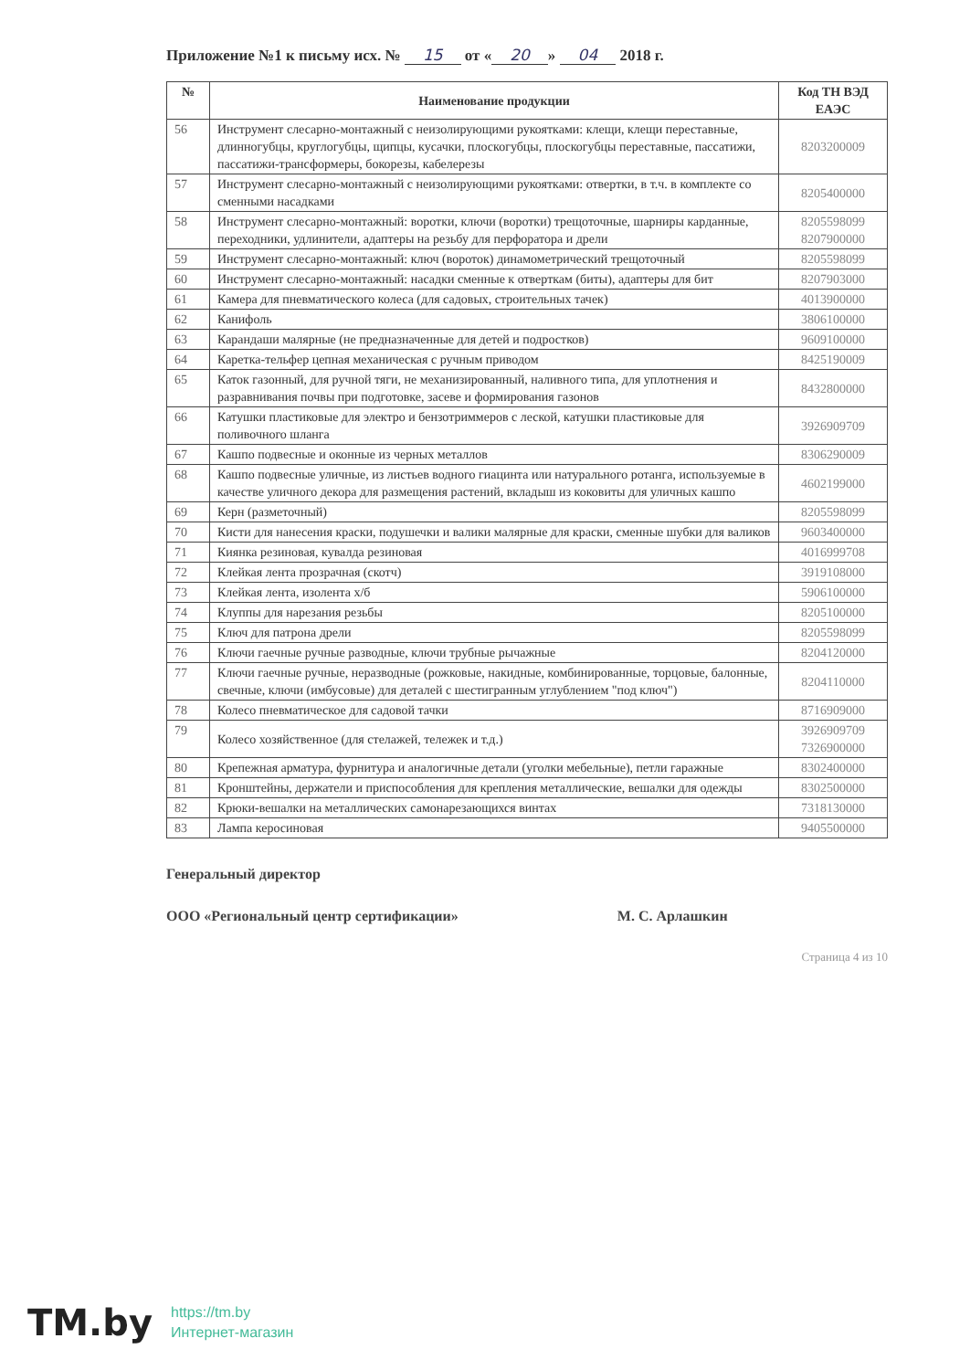Приложение №1 к письму исх. № 15 от « 20 » 04 2018 г.
| № | Наименование продукции | Код ТН ВЭД ЕАЭС |
| --- | --- | --- |
| 56 | Инструмент слесарно-монтажный с неизолирующими рукоятками: клещи, клещи переставные, длинногубцы, круглогубцы, щипцы, кусачки, плоскогубцы, плоскогубцы переставные, пассатижи, пассатижи-трансформеры, бокорезы, кабелерезы | 8203200009 |
| 57 | Инструмент слесарно-монтажный с неизолирующими рукоятками: отвертки, в т.ч. в комплекте со сменными насадками | 8205400000 |
| 58 | Инструмент слесарно-монтажный: воротки, ключи (воротки) трещоточные, шарниры карданные, переходники, удлинители, адаптеры на резьбу для перфоратора и дрели | 8205598099 8207900000 |
| 59 | Инструмент слесарно-монтажный: ключ (вороток) динамометрический трещоточный | 8205598099 |
| 60 | Инструмент слесарно-монтажный: насадки сменные к отверткам (биты), адаптеры для бит | 8207903000 |
| 61 | Камера для пневматического колеса (для садовых, строительных тачек) | 4013900000 |
| 62 | Канифоль | 3806100000 |
| 63 | Карандаши малярные (не предназначенные для детей и подростков) | 9609100000 |
| 64 | Каретка-тельфер цепная механическая с ручным приводом | 8425190009 |
| 65 | Каток газонный, для ручной тяги, не механизированный, наливного типа, для уплотнения и разравнивания почвы при подготовке, засеве и формирования газонов | 8432800000 |
| 66 | Катушки пластиковые для электро и бензотриммеров с леской, катушки пластиковые для поливочного шланга | 3926909709 |
| 67 | Кашпо подвесные и оконные из черных металлов | 8306290009 |
| 68 | Кашпо подвесные уличные, из листьев водного гиацинта или натурального ротанга, используемые в качестве уличного декора для размещения растений, вкладыш из коковиты для уличных кашпо | 4602199000 |
| 69 | Керн (разметочный) | 8205598099 |
| 70 | Кисти для нанесения краски, подушечки и валики малярные для краски, сменные шубки для валиков | 9603400000 |
| 71 | Киянка резиновая, кувалда резиновая | 4016999708 |
| 72 | Клейкая лента прозрачная (скотч) | 3919108000 |
| 73 | Клейкая лента, изолента х/б | 5906100000 |
| 74 | Клуппы для нарезания резьбы | 8205100000 |
| 75 | Ключ для патрона дрели | 8205598099 |
| 76 | Ключи гаечные ручные разводные, ключи трубные рычажные | 8204120000 |
| 77 | Ключи гаечные ручные, неразводные (рожковые, накидные, комбинированные, торцовые, балонные, свечные, ключи (имбусовые) для деталей с шестигранным углублением "под ключ") | 8204110000 |
| 78 | Колесо пневматическое для садовой тачки | 8716909000 |
| 79 | Колесо хозяйственное (для стелажей, тележек и т.д.) | 3926909709 7326900000 |
| 80 | Крепежная арматура, фурнитура и аналогичные детали (уголки мебельные), петли гаражные | 8302400000 |
| 81 | Кронштейны, держатели и приспособления для крепления металлические, вешалки для одежды | 8302500000 |
| 82 | Крюки-вешалки на металлических самонарезающихся винтах | 7318130000 |
| 83 | Лампа керосиновая | 9405500000 |
Генеральный директор
ООО «Региональный центр сертификации» М. С. Арлашкин
Страница 4 из 10
TM.by https://tm.by
Интернет-магазин